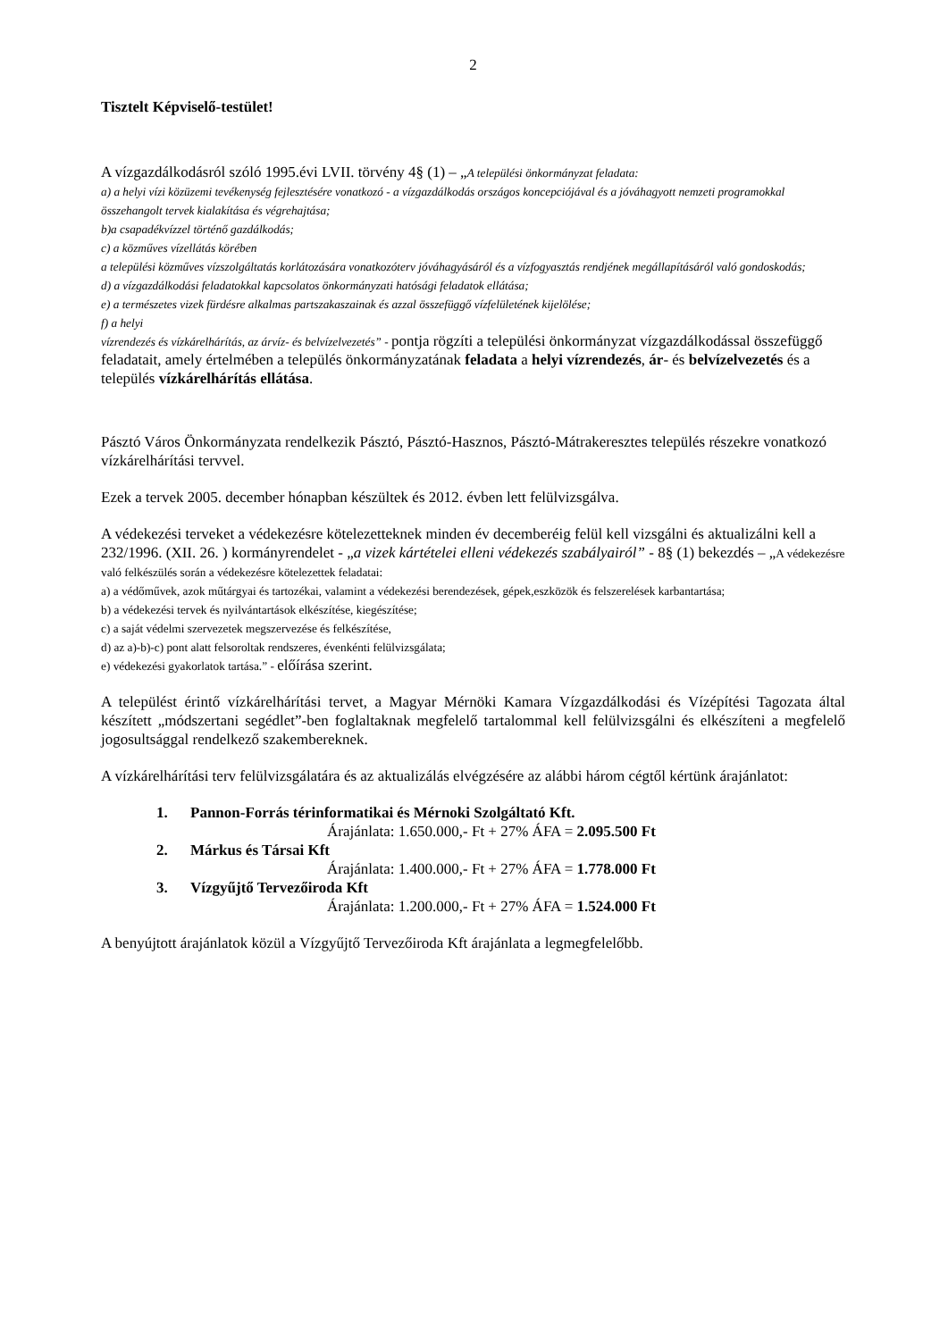2
Tisztelt Képviselő-testület!
A vízgazdálkodásról szóló 1995.évi LVII. törvény 4§ (1) – „A települési önkormányzat feladata:
a) a helyi vízi közüzemi tevékenység fejlesztésére vonatkozó - a vízgazdálkodás országos koncepciójával és a jóváhagyott nemzeti programokkal összehangolt tervek kialakítása és végrehajtása;
b)a csapadékvízzel történő gazdálkodás;
c) a közműves vízellátás körében
a települési közműves vízszolgáltatás korlátozására vonatkozóterv jóváhagyásáról és a vízfogyasztás rendjének megállapításáról való gondoskodás;
d) a vízgazdálkodási feladatokkal kapcsolatos önkormányzati hatósági feladatok ellátása;
e) a természetes vizek fürdésre alkalmas partszakaszainak és azzal összefüggő vízfelületének kijelölése;
f) a helyi
vízrendezés és vízkárelhárítás, az árvíz- és belvízelvezetés” - pontja rögzíti a települési önkormányzat vízgazdálkodással összefüggő feladatait, amely értelmében a település önkormányzatának feladata a helyi vízrendezés, ár- és belvízelvezetés és a település vízkárelhárítás ellátása.
Pásztó Város Önkormányzata rendelkezik Pásztó, Pásztó-Hasznos, Pásztó-Mátrakeresztes település részekre vonatkozó vízkárelhárítási tervvel.
Ezek a tervek 2005. december hónapban készültek és 2012. évben lett felülvizsgálva.
A védekezési terveket a védekezésre kötelezetteknek minden év decemberéig felül kell vizsgálni és aktualizálni kell a 232/1996. (XII. 26. ) kormányrendelet - „a vizek kártételei elleni védekezés szabályairól” - 8§ (1) bekezdés – „A védekezésre való felkészülés során a védekezésre kötelezettek feladatai:
a) a védőművek, azok műtárgyai és tartozékai, valamint a védekezési berendezések, gépek,eszközök és felszerelések karbantartása;
b) a védekezési tervek és nyilvántartások elkészítése, kiegészítése;
c) a saját védelmi szervezetek megszervezése és felkészítése,
d) az a)-b)-c) pont alatt felsoroltak rendszeres, évenkénti felülvizsgálata;
e) védekezési gyakorlatok tartása.” - előírása szerint.
A települést érintő vízkárelhárítási tervet, a Magyar Mérnöki Kamara Vízgazdálkodási és Vízépítési Tagozata által készített „módszertani segédlet”-ben foglaltaknak megfelelő tartalommal kell felülvizsgálni és elkészíteni a megfelelő jogosultsággal rendelkező szakembereknek.
A vízkárelhárítási terv felülvizsgálatára és az aktualizálás elvégzésére az alábbi három cégtől kértünk árajánlatot:
1. Pannon-Forrás térinformatikai és Mérnoki Szolgáltató Kft.
Árajánlata: 1.650.000,- Ft + 27% ÁFA = 2.095.500 Ft
2. Márkus és Társai Kft
Árajánlata: 1.400.000,- Ft + 27% ÁFA = 1.778.000 Ft
3. Vízgyűjtő Tervezőiroda Kft
Árajánlata: 1.200.000,- Ft + 27% ÁFA = 1.524.000 Ft
A benyújtott árajánlatok közül a Vízgyűjtő Tervezőiroda Kft árajánlata a legmegfelelőbb.